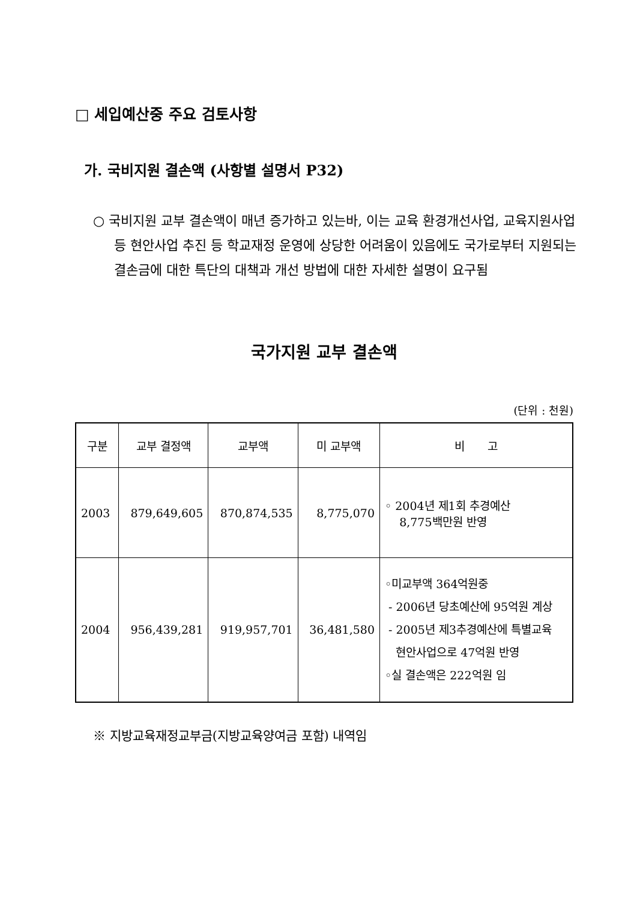□ 세입예산중 주요 검토사항
가. 국비지원 결손액 (사항별 설명서 P32)
○ 국비지원 교부 결손액이 매년 증가하고 있는바, 이는 교육 환경개선사업, 교육지원사업 등 현안사업 추진 등 학교재정 운영에 상당한 어려움이 있음에도 국가로부터 지원되는 결손금에 대한 특단의 대책과 개선 방법에 대한 자세한 설명이 요구됨
국가지원 교부 결손액
(단위 : 천원)
| 구분 | 교부 결정액 | 교부액 | 미 교부액 | 비 고 |
| --- | --- | --- | --- | --- |
| 2003 | 879,649,605 | 870,874,535 | 8,775,070 | ◦ 2004년 제1회 추경예산 8,775백만원 반영 |
| 2004 | 956,439,281 | 919,957,701 | 36,481,580 | ◦미교부액 364억원중 - 2006년 당초예산에 95억원 계상 - 2005년 제3추경예산에 특별교육 현안사업으로 47억원 반영 ◦실 결손액은 222억원 임 |
※ 지방교육재정교부금(지방교육양여금 포함) 내역임